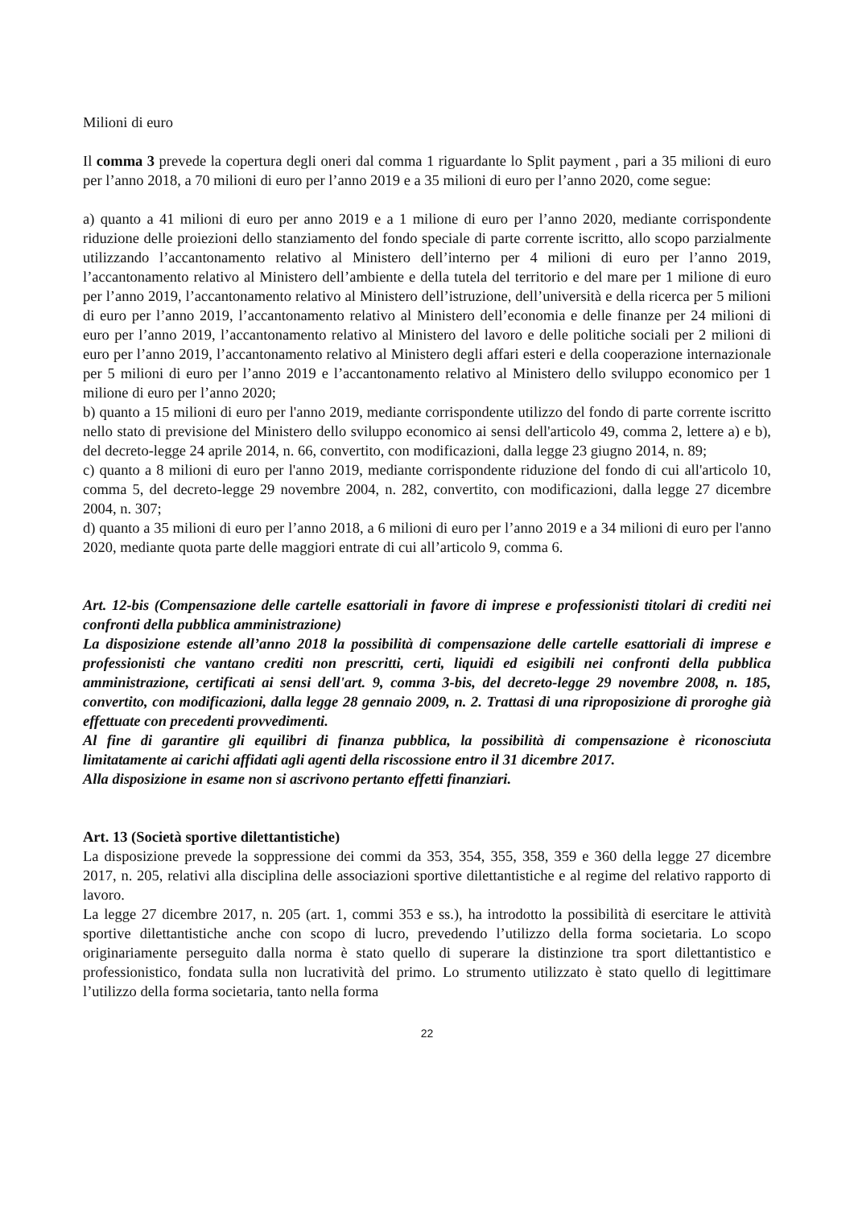Milioni di euro
Il comma 3 prevede la copertura degli oneri dal comma 1 riguardante lo Split payment , pari a 35 milioni di euro per l’anno 2018, a 70 milioni di euro per l’anno 2019 e a 35 milioni di euro per l’anno 2020, come segue:
a) quanto a 41 milioni di euro per anno 2019 e a 1 milione di euro per l’anno 2020, mediante corrispondente riduzione delle proiezioni dello stanziamento del fondo speciale di parte corrente iscritto, allo scopo parzialmente utilizzando l’accantonamento relativo al Ministero dell’interno per 4 milioni di euro per l’anno 2019, l’accantonamento relativo al Ministero dell’ambiente e della tutela del territorio e del mare per 1 milione di euro per l’anno 2019, l’accantonamento relativo al Ministero dell’istruzione, dell’università e della ricerca per 5 milioni di euro per l’anno 2019, l’accantonamento relativo al Ministero dell’economia e delle finanze per 24 milioni di euro per l’anno 2019, l’accantonamento relativo al Ministero del lavoro e delle politiche sociali per 2 milioni di euro per l’anno 2019, l’accantonamento relativo al Ministero degli affari esteri e della cooperazione internazionale per 5 milioni di euro per l’anno 2019 e l’accantonamento relativo al Ministero dello sviluppo economico per 1 milione di euro per l’anno 2020;
b) quanto a 15 milioni di euro per l'anno 2019, mediante corrispondente utilizzo del fondo di parte corrente iscritto nello stato di previsione del Ministero dello sviluppo economico ai sensi dell'articolo 49, comma 2, lettere a) e b), del decreto-legge 24 aprile 2014, n. 66, convertito, con modificazioni, dalla legge 23 giugno 2014, n. 89;
c) quanto a 8 milioni di euro per l'anno 2019, mediante corrispondente riduzione del fondo di cui all'articolo 10, comma 5, del decreto-legge 29 novembre 2004, n. 282, convertito, con modificazioni, dalla legge 27 dicembre 2004, n. 307;
d) quanto a 35 milioni di euro per l’anno 2018, a 6 milioni di euro per l’anno 2019 e a 34 milioni di euro per l'anno 2020, mediante quota parte delle maggiori entrate di cui all’articolo 9, comma 6.
Art. 12-bis (Compensazione delle cartelle esattoriali in favore di imprese e professionisti titolari di crediti nei confronti della pubblica amministrazione)
La disposizione estende all’anno 2018 la possibilità di compensazione delle cartelle esattoriali di imprese e professionisti che vantano crediti non prescritti, certi, liquidi ed esigibili nei confronti della pubblica amministrazione, certificati ai sensi dell'art. 9, comma 3-bis, del decreto-legge 29 novembre 2008, n. 185, convertito, con modificazioni, dalla legge 28 gennaio 2009, n. 2. Trattasi di una riproposizione di proroghe già effettuate con precedenti provvedimenti.
Al fine di garantire gli equilibri di finanza pubblica, la possibilità di compensazione è riconosciuta limitatamente ai carichi affidati agli agenti della riscossione entro il 31 dicembre 2017.
Alla disposizione in esame non si ascrivono pertanto effetti finanziari.
Art. 13 (Società sportive dilettantistiche)
La disposizione prevede la soppressione dei commi da 353, 354, 355, 358, 359 e 360 della legge 27 dicembre 2017, n. 205, relativi alla disciplina delle associazioni sportive dilettantistiche e al regime del relativo rapporto di lavoro.
La legge 27 dicembre 2017, n. 205 (art. 1, commi 353 e ss.), ha introdotto la possibilità di esercitare le attività sportive dilettantistiche anche con scopo di lucro, prevedendo l’utilizzo della forma societaria. Lo scopo originariamente perseguito dalla norma è stato quello di superare la distinzione tra sport dilettantistico e professionistico, fondata sulla non lucratività del primo. Lo strumento utilizzato è stato quello di legittimare l’utilizzo della forma societaria, tanto nella forma
22